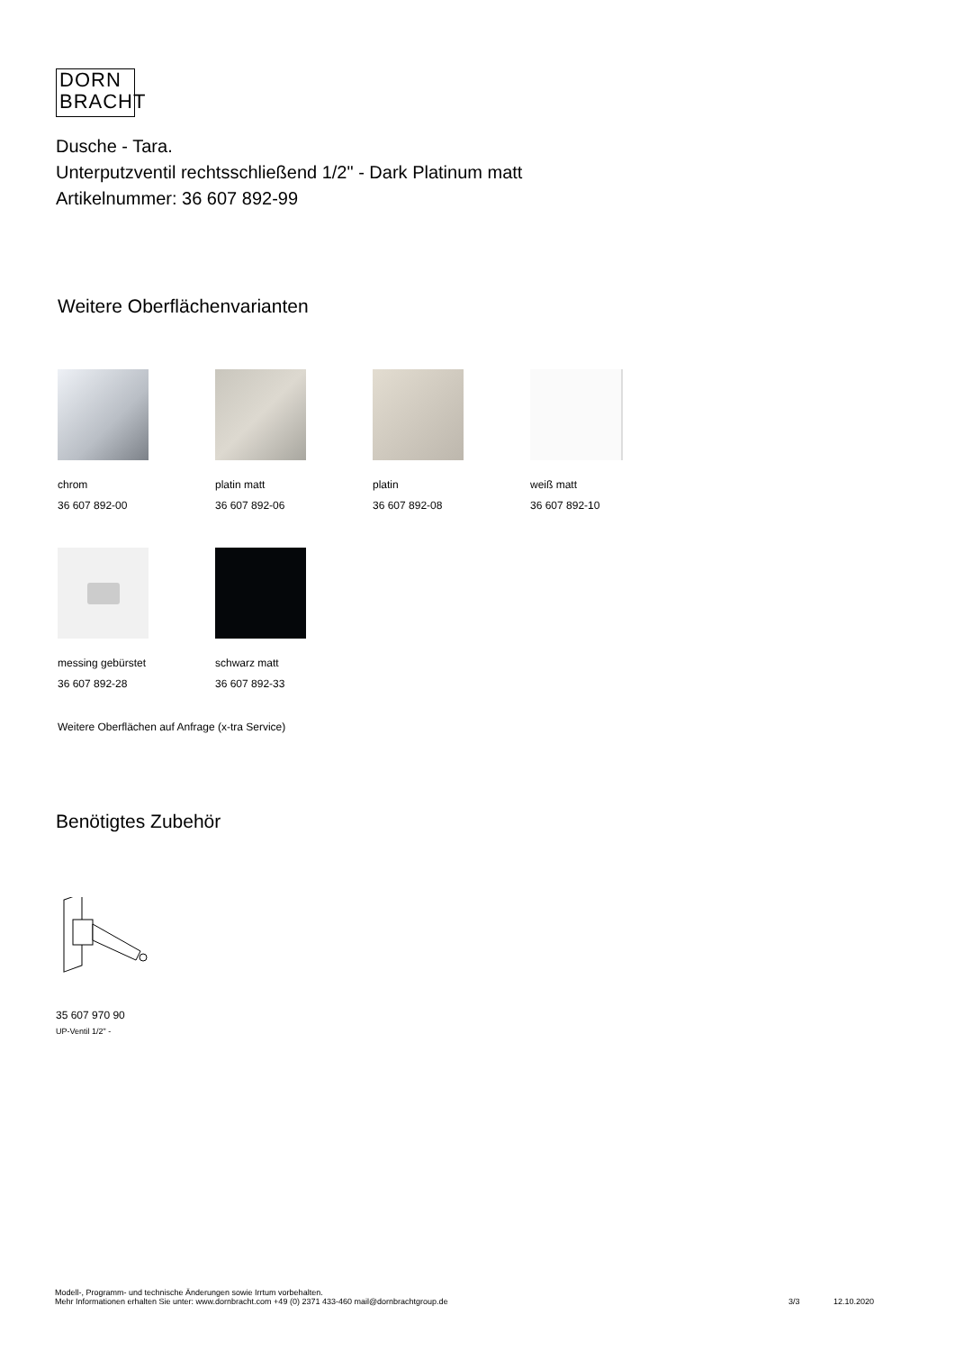DORN
BRACHT
Dusche - Tara.
Unterputzventil rechtsschließend 1/2" - Dark Platinum matt
Artikelnummer: 36 607 892-99
Weitere Oberflächenvarianten
chrom
36 607 892-00
platin matt
36 607 892-06
platin
36 607 892-08
weiß matt
36 607 892-10
messing gebürstet
36 607 892-28
schwarz matt
36 607 892-33
Weitere Oberflächen auf Anfrage (x-tra Service)
Benötigtes Zubehör
35 607 970 90
UP-Ventil 1/2" -
Modell-, Programm- und technische Änderungen sowie Irrtum vorbehalten.
Mehr Informationen erhalten Sie unter: www.dornbracht.com +49 (0) 2371 433-460 mail@dornbrachtgroup.de
3/3 12.10.2020